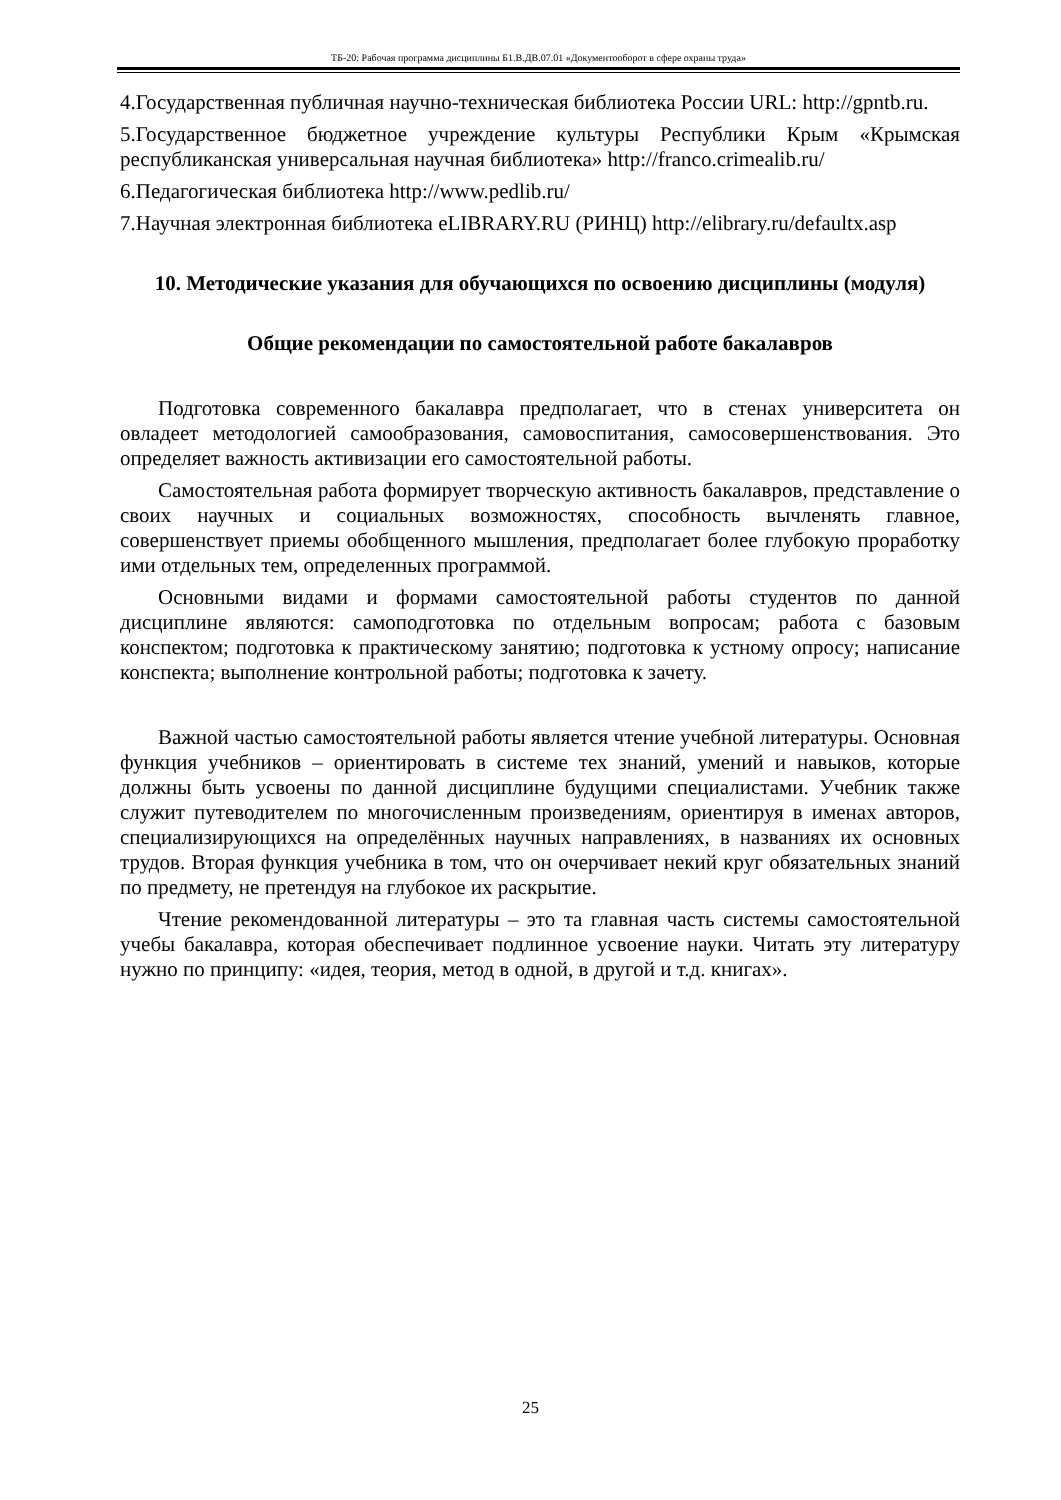ТБ-20: Рабочая программа дисциплины Б1.В.ДВ.07.01 «Документооборот в сфере охраны труда»
4.Государственная публичная научно-техническая библиотека России URL: http://gpntb.ru.
5.Государственное бюджетное учреждение культуры Республики Крым «Крымская республиканская универсальная научная библиотека» http://franco.crimealib.ru/
6.Педагогическая библиотека http://www.pedlib.ru/
7.Научная электронная библиотека eLIBRARY.RU (РИНЦ) http://elibrary.ru/defaultx.asp
10. Методические указания для обучающихся по освоению дисциплины (модуля)
Общие рекомендации по самостоятельной работе бакалавров
Подготовка современного бакалавра предполагает, что в стенах университета он овладеет методологией самообразования, самовоспитания, самосовершенствования. Это определяет важность активизации его самостоятельной работы.
Самостоятельная работа формирует творческую активность бакалавров, представление о своих научных и социальных возможностях, способность вычленять главное, совершенствует приемы обобщенного мышления, предполагает более глубокую проработку ими отдельных тем, определенных программой.
Основными видами и формами самостоятельной работы студентов по данной дисциплине являются: самоподготовка по отдельным вопросам; работа с базовым конспектом; подготовка к практическому занятию; подготовка к устному опросу; написание конспекта; выполнение контрольной работы; подготовка к зачету.
Важной частью самостоятельной работы является чтение учебной литературы. Основная функция учебников – ориентировать в системе тех знаний, умений и навыков, которые должны быть усвоены по данной дисциплине будущими специалистами. Учебник также служит путеводителем по многочисленным произведениям, ориентируя в именах авторов, специализирующихся на определённых научных направлениях, в названиях их основных трудов. Вторая функция учебника в том, что он очерчивает некий круг обязательных знаний по предмету, не претендуя на глубокое их раскрытие.
Чтение рекомендованной литературы – это та главная часть системы самостоятельной учебы бакалавра, которая обеспечивает подлинное усвоение науки. Читать эту литературу нужно по принципу: «идея, теория, метод в одной, в другой и т.д. книгах».
25